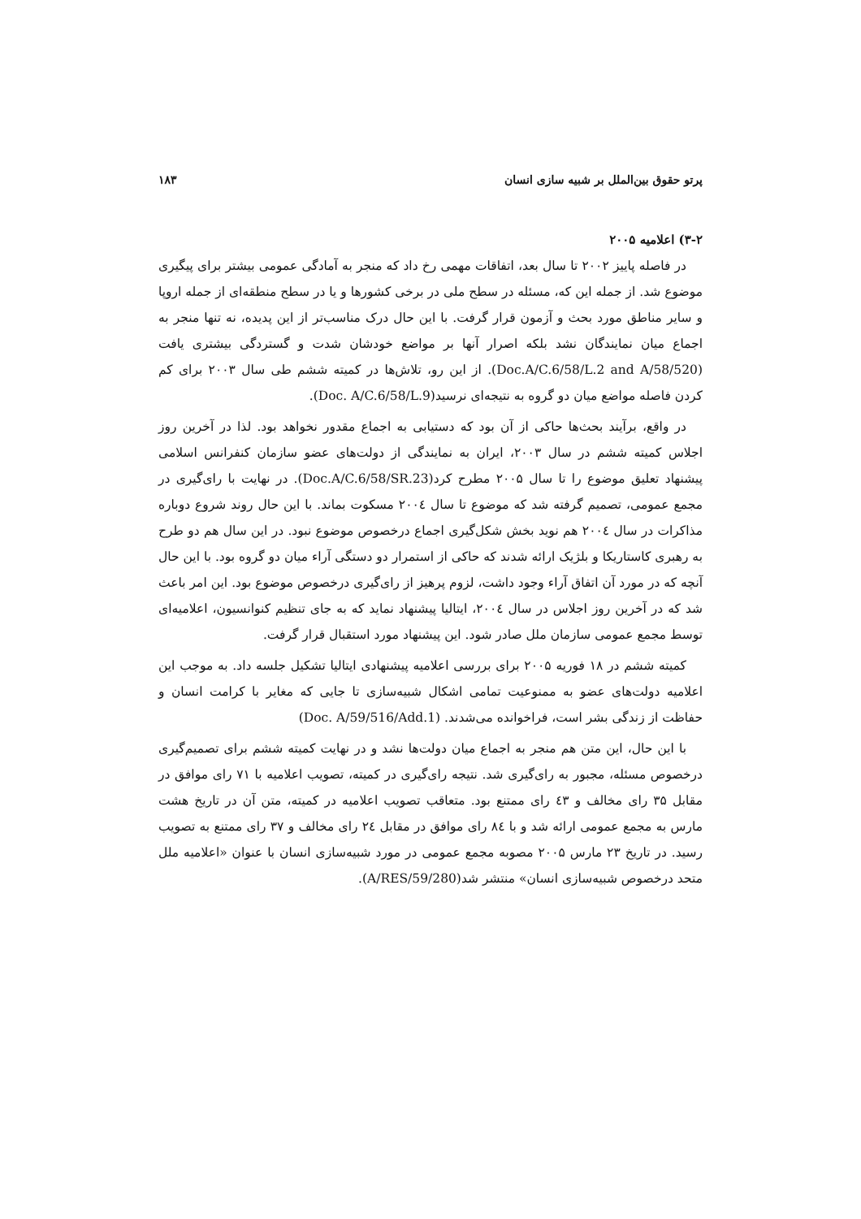پرتو حقوق بین‌الملل بر شبیه سازی انسان ۱۸۳
۳-۲) اعلامیه ۲۰۰۵
در فاصله پاییز ۲۰۰۲ تا سال بعد، اتفاقات مهمی رخ داد که منجر به آمادگی عمومی بیشتر برای پیگیری موضوع شد. از جمله این که، مسئله در سطح ملی در برخی کشورها و یا در سطح منطقه‌ای از جمله اروپا و سایر مناطق مورد بحث و آزمون قرار گرفت. با این حال درک مناسب‌تر از این پدیده، نه تنها منجر به اجماع میان نمایندگان نشد بلکه اصرار آنها بر مواضع خودشان شدت و گستردگی بیشتری یافت (Doc.A/C.6/58/L.2 and A/58/520). از این رو، تلاش‌ها در کمیته ششم طی سال ۲۰۰۳ برای کم کردن فاصله مواضع میان دو گروه به نتیجه‌ای نرسید(Doc. A/C.6/58/L.9).
در واقع، برآیند بحث‌ها حاکی از آن بود که دستیابی به اجماع مقدور نخواهد بود. لذا در آخرین روز اجلاس کمیته ششم در سال ۲۰۰۳، ایران به نمایندگی از دولت‌های عضو سازمان کنفرانس اسلامی پیشنهاد تعلیق موضوع را تا سال ۲۰۰۵ مطرح کرد(Doc.A/C.6/58/SR.23). در نهایت با رای‌گیری در مجمع عمومی، تصمیم گرفته شد که موضوع تا سال ۲۰۰٤ مسکوت بماند. با این حال روند شروع دوباره مذاکرات در سال ۲۰۰٤ هم نوید بخش شکل‌گیری اجماع درخصوص موضوع نبود. در این سال هم دو طرح به رهبری کاستاریکا و بلژیک ارائه شدند که حاکی از استمرار دو دستگی آراء میان دو گروه بود. با این حال آنچه که در مورد آن اتفاق آراء وجود داشت، لزوم پرهیز از رای‌گیری درخصوص موضوع بود. این امر باعث شد که در آخرین روز اجلاس در سال ۲۰۰٤، ایتالیا پیشنهاد نماید که به جای تنظیم کنوانسیون، اعلامیه‌ای توسط مجمع عمومی سازمان ملل صادر شود. این پیشنهاد مورد استقبال قرار گرفت.
کمیته ششم در ۱۸ فوریه ۲۰۰۵ برای بررسی اعلامیه پیشنهادی ایتالیا تشکیل جلسه داد. به موجب این اعلامیه دولت‌های عضو به ممنوعیت تمامی اشکال شبیه‌سازی تا جایی که مغایر با کرامت انسان و حفاظت از زندگی بشر است، فراخوانده می‌شدند. (Doc. A/59/516/Add.1)
با این حال، این متن هم منجر به اجماع میان دولت‌ها نشد و در نهایت کمیته ششم برای تصمیم‌گیری درخصوص مسئله، مجبور به رای‌گیری شد. نتیجه رای‌گیری در کمیته، تصویب اعلامیه با ۷۱ رای موافق در مقابل ۳۵ رای مخالف و ٤۳ رای ممتنع بود. متعاقب تصویب اعلامیه در کمیته، متن آن در تاریخ هشت مارس به مجمع عمومی ارائه شد و با ۸٤ رای موافق در مقابل ۲٤ رای مخالف و ۳۷ رای ممتنع به تصویب رسید. در تاریخ ۲۳ مارس ۲۰۰۵ مصوبه مجمع عمومی در مورد شبیه‌سازی انسان با عنوان «اعلامیه ملل متحد درخصوص شبیه‌سازی انسان» منتشر شد(A/RES/59/280).